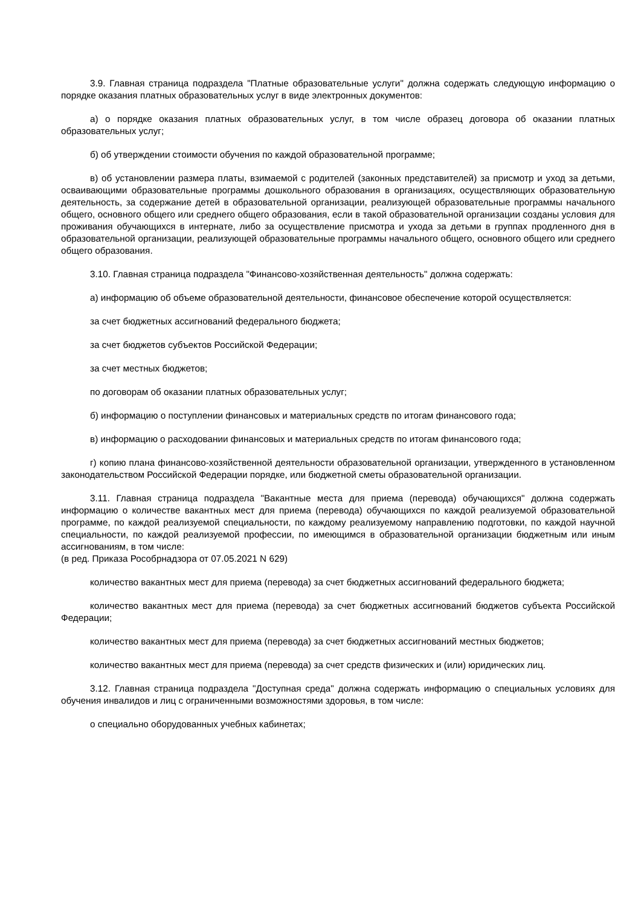3.9. Главная страница подраздела "Платные образовательные услуги" должна содержать следующую информацию о порядке оказания платных образовательных услуг в виде электронных документов:
а) о порядке оказания платных образовательных услуг, в том числе образец договора об оказании платных образовательных услуг;
б) об утверждении стоимости обучения по каждой образовательной программе;
в) об установлении размера платы, взимаемой с родителей (законных представителей) за присмотр и уход за детьми, осваивающими образовательные программы дошкольного образования в организациях, осуществляющих образовательную деятельность, за содержание детей в образовательной организации, реализующей образовательные программы начального общего, основного общего или среднего общего образования, если в такой образовательной организации созданы условия для проживания обучающихся в интернате, либо за осуществление присмотра и ухода за детьми в группах продленного дня в образовательной организации, реализующей образовательные программы начального общего, основного общего или среднего общего образования.
3.10. Главная страница подраздела "Финансово-хозяйственная деятельность" должна содержать:
а) информацию об объеме образовательной деятельности, финансовое обеспечение которой осуществляется:
за счет бюджетных ассигнований федерального бюджета;
за счет бюджетов субъектов Российской Федерации;
за счет местных бюджетов;
по договорам об оказании платных образовательных услуг;
б) информацию о поступлении финансовых и материальных средств по итогам финансового года;
в) информацию о расходовании финансовых и материальных средств по итогам финансового года;
г) копию плана финансово-хозяйственной деятельности образовательной организации, утвержденного в установленном законодательством Российской Федерации порядке, или бюджетной сметы образовательной организации.
3.11. Главная страница подраздела "Вакантные места для приема (перевода) обучающихся" должна содержать информацию о количестве вакантных мест для приема (перевода) обучающихся по каждой реализуемой образовательной программе, по каждой реализуемой специальности, по каждому реализуемому направлению подготовки, по каждой научной специальности, по каждой реализуемой профессии, по имеющимся в образовательной организации бюджетным или иным ассигнованиям, в том числе:
(в ред. Приказа Рособрнадзора от 07.05.2021 N 629)
количество вакантных мест для приема (перевода) за счет бюджетных ассигнований федерального бюджета;
количество вакантных мест для приема (перевода) за счет бюджетных ассигнований бюджетов субъекта Российской Федерации;
количество вакантных мест для приема (перевода) за счет бюджетных ассигнований местных бюджетов;
количество вакантных мест для приема (перевода) за счет средств физических и (или) юридических лиц.
3.12. Главная страница подраздела "Доступная среда" должна содержать информацию о специальных условиях для обучения инвалидов и лиц с ограниченными возможностями здоровья, в том числе:
о специально оборудованных учебных кабинетах;